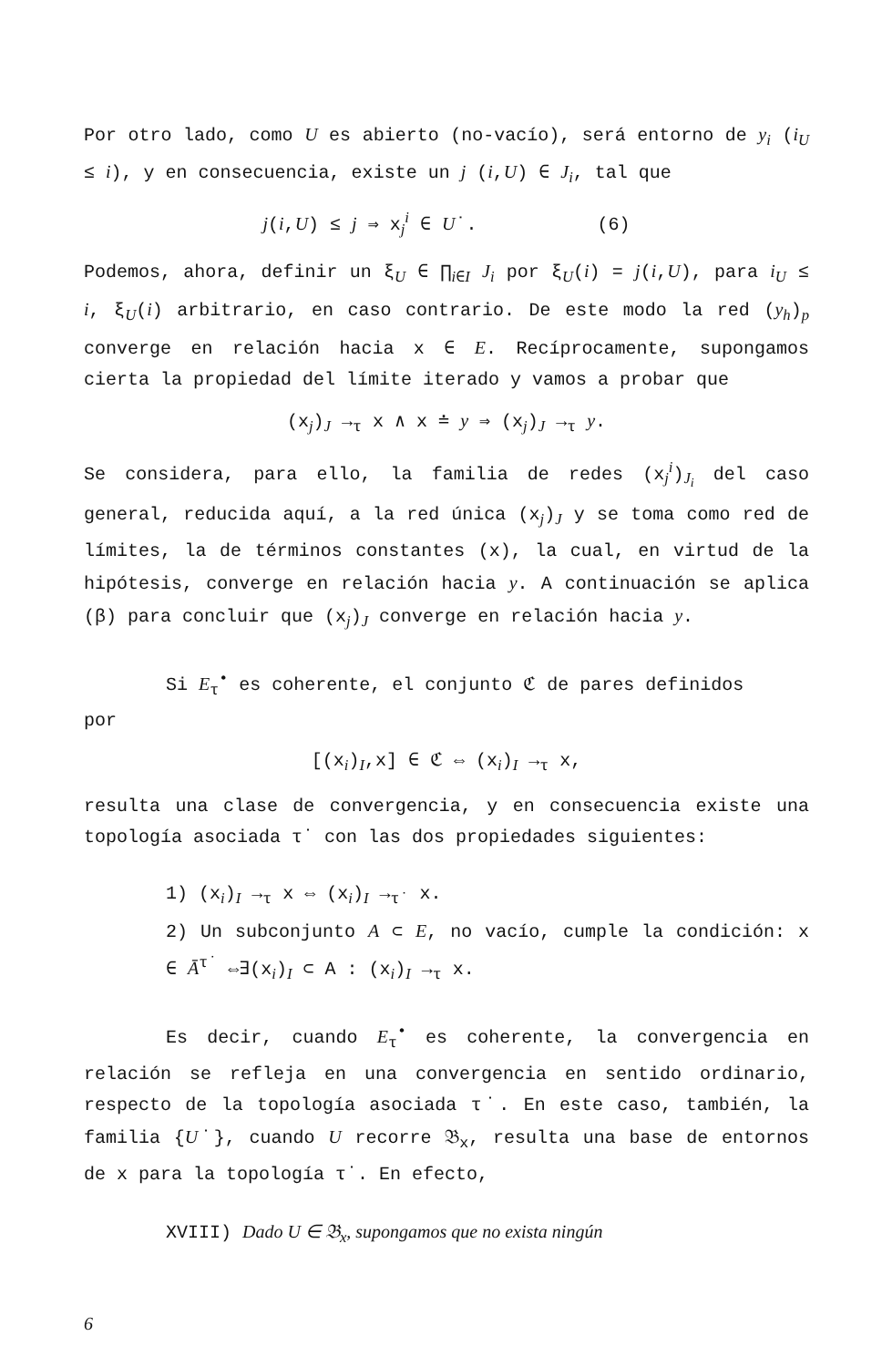Por otro lado, como U es abierto (no-vacío), será entorno de y<sub>i</sub> (i<sub>U</sub> ≤ i), y en consecuencia, existe un j (i,U) ∈ J<sub>i</sub>, tal que
j(i,U) ≤ j ⇒ x<sub>j</sub><sup>i</sup> ∈ U˙. (6)
Podemos, ahora, definir un ξ<sub>U</sub> ∈ ∏<sub>i∈I</sub> J<sub>i</sub> por ξ<sub>U</sub>(i) = j(i,U), para i<sub>U</sub> ≤ i, ξ<sub>U</sub>(i) arbitrario, en caso contrario. De este modo la red (y<sub>h</sub>)<sub>p</sub> converge en relación hacia x ∈ E. Recíprocamente, supongamos cierta la propiedad del límite iterado y vamos a probar que
(x<sub>j</sub>)<sub>J</sub> →<sub>τ</sub> x ∧ x ≐ y ⇒ (x<sub>j</sub>)<sub>J</sub> →<sub>τ</sub> y.
Se considera, para ello, la familia de redes (x<sub>j</sub><sup>i</sup>)<sub>J<sub>i</sub></sub> del caso general, reducida aquí, a la red única (x<sub>j</sub>)<sub>J</sub> y se toma como red de límites, la de términos constantes (x), la cual, en virtud de la hipótesis, converge en relación hacia y. A continuación se aplica (β) para concluir que (x<sub>j</sub>)<sub>J</sub> converge en relación hacia y.
Si E<sub>τ</sub><sup>•</sup> es coherente, el conjunto ℭ de pares definidos
por
[(x<sub>i</sub>)<sub>I</sub>,x] ∈ ℭ ⇔ (x<sub>i</sub>)<sub>I</sub> →<sub>τ</sub> x,
resulta una clase de convergencia, y en consecuencia existe una topología asociada τ˙ con las dos propiedades siguientes:
1) (x<sub>i</sub>)<sub>I</sub> →<sub>τ</sub> x ⇔ (x<sub>i</sub>)<sub>I</sub> →<sub>τ˙</sub> x.
2) Un subconjunto A ⊂ E, no vacío, cumple la condición: x ∈ Ā<sup>τ˙</sup> ⇔∃(x<sub>i</sub>)<sub>I</sub> ⊂ A : (x<sub>i</sub>)<sub>I</sub> →<sub>τ</sub> x.
Es decir, cuando E<sub>τ</sub><sup>•</sup> es coherente, la convergencia en relación se refleja en una convergencia en sentido ordinario, respecto de la topología asociada τ˙. En este caso, también, la familia {U˙}, cuando U recorre 𝔅<sub>x</sub>, resulta una base de entornos de x para la topología τ˙. En efecto,
XVIII) Dado U ∈ 𝔅<sub>x</sub>, supongamos que no exista ningún
6